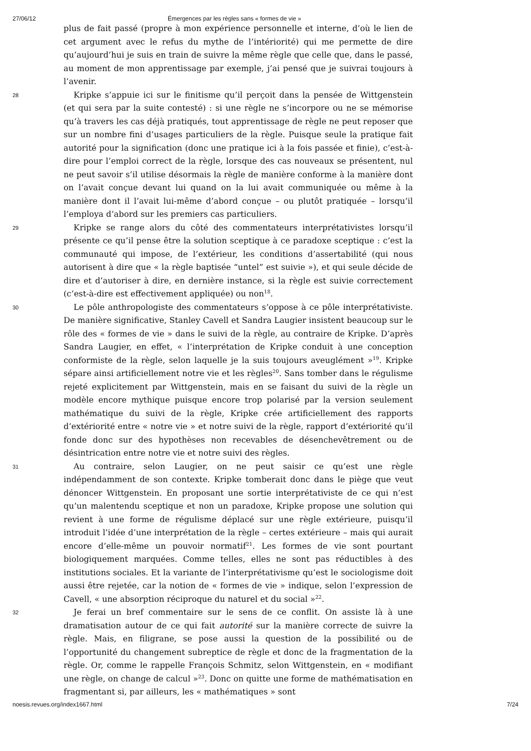27/06/12 Émergences par les règles sans « formes de vie »
plus de fait passé (propre à mon expérience personnelle et interne, d’où le lien de cet argument avec le refus du mythe de l’intériorité) qui me permette de dire qu’aujourd’hui je suis en train de suivre la même règle que celle que, dans le passé, au moment de mon apprentissage par exemple, j’ai pensé que je suivrai toujours à l’avenir.
28
Kripke s’appuie ici sur le finitisme qu’il perçoit dans la pensée de Wittgenstein (et qui sera par la suite contesté) : si une règle ne s’incorpore ou ne se mémorise qu’à travers les cas déjà pratiqués, tout apprentissage de règle ne peut reposer que sur un nombre fini d’usages particuliers de la règle. Puisque seule la pratique fait autorité pour la signification (donc une pratique ici à la fois passée et finie), c’est-à-dire pour l’emploi correct de la règle, lorsque des cas nouveaux se présentent, nul ne peut savoir s’il utilise désormais la règle de manière conforme à la manière dont on l’avait conçue devant lui quand on la lui avait communiquée ou même à la manière dont il l’avait lui-même d’abord conçue – ou plutôt pratiquée – lorsqu’il l’employa d’abord sur les premiers cas particuliers.
29
Kripke se range alors du côté des commentateurs interprétativistes lorsqu’il présente ce qu’il pense être la solution sceptique à ce paradoxe sceptique : c’est la communauté qui impose, de l’extérieur, les conditions d’assertabilité (qui nous autorisent à dire que « la règle baptisée “untel” est suivie »), et qui seule décide de dire et d’autoriser à dire, en dernière instance, si la règle est suivie correctement (c’est-à-dire est effectivement appliquée) ou non<sup>18</sup>.
30
Le pôle anthropologiste des commentateurs s’oppose à ce pôle interprétativiste. De manière significative, Stanley Cavell et Sandra Laugier insistent beaucoup sur le rôle des « formes de vie » dans le suivi de la règle, au contraire de Kripke. D’après Sandra Laugier, en effet, « l’interprétation de Kripke conduit à une conception conformiste de la règle, selon laquelle je la suis toujours aveuglément »<sup>19</sup>. Kripke sépare ainsi artificiellement notre vie et les règles<sup>20</sup>. Sans tomber dans le régulisme rejeté explicitement par Wittgenstein, mais en se faisant du suivi de la règle un modèle encore mythique puisque encore trop polarisé par la version seulement mathématique du suivi de la règle, Kripke crée artificiellement des rapports d’extériorité entre « notre vie » et notre suivi de la règle, rapport d’extériorité qu’il fonde donc sur des hypothèses non recevables de désenchevêtrement ou de désintrication entre notre vie et notre suivi des règles.
31
Au contraire, selon Laugier, on ne peut saisir ce qu’est une règle indépendamment de son contexte. Kripke tomberait donc dans le piège que veut dénoncer Wittgenstein. En proposant une sortie interprétativiste de ce qui n’est qu’un malentendu sceptique et non un paradoxe, Kripke propose une solution qui revient à une forme de régulisme déplacé sur une règle extérieure, puisqu’il introduit l’idée d’une interprétation de la règle – certes extérieure – mais qui aurait encore d’elle-même un pouvoir normatif<sup>21</sup>. Les formes de vie sont pourtant biologiquement marquées. Comme telles, elles ne sont pas réductibles à des institutions sociales. Et la variante de l’interprétativisme qu’est le sociologisme doit aussi être rejetée, car la notion de « formes de vie » indique, selon l’expression de Cavell, « une absorption réciproque du naturel et du social »<sup>22</sup>.
32
Je ferai un bref commentaire sur le sens de ce conflit. On assiste là à une dramatisation autour de ce qui fait autorité sur la manière correcte de suivre la règle. Mais, en filigrane, se pose aussi la question de la possibilité ou de l’opportunité du changement subreptice de règle et donc de la fragmentation de la règle. Or, comme le rappelle François Schmitz, selon Wittgenstein, en « modifiant une règle, on change de calcul »<sup>23</sup>. Donc on quitte une forme de mathématisation en fragmentant si, par ailleurs, les « mathématiques » sont
noesis.revues.org/index1667.html 7/24